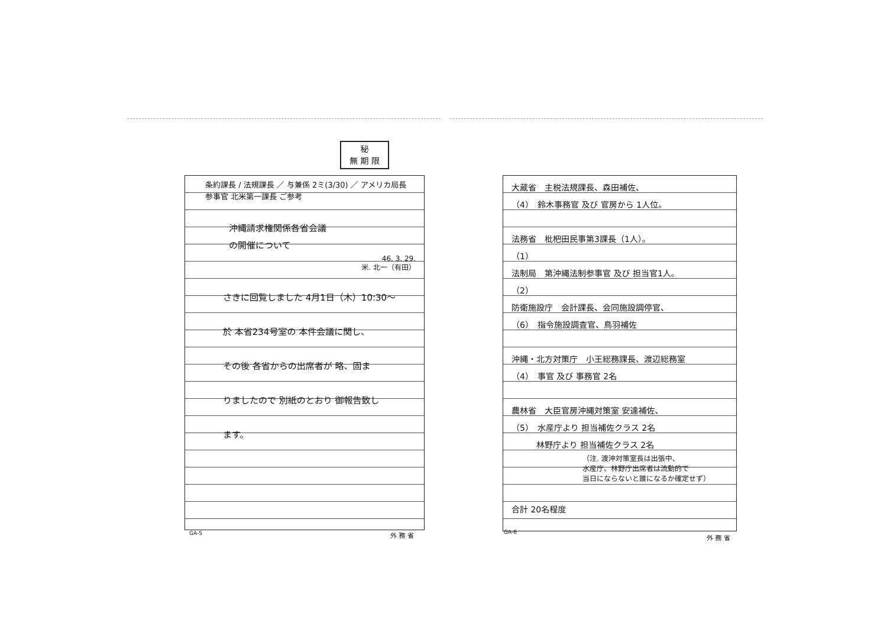秘
無 期 限
条約課長 / 法規課長 ／ 与兼係 2ミ(3/30) ／ アメリカ局長 参事官 北米第一課長 ご参考
沖縄請求権関係各省会議
の開催について
46. 3. 29.
米. 北一（有田）
さきに回覧しました 4月1日（木）10:30〜
於 本省234号室の 本件会議に関し、
その後 各省からの出席者が 略、固ま
りましたので 別紙のとおり 御報告致し
ます。
GA-5 外 務 省
大蔵省　主税法規課長、森田補佐、
（4）　鈴木事務官 及び 官房から 1人位。
法務省　枇杷田民事第3課長（1人）。
（1）
法制局　第沖縄法制参事官 及び 担当官1人。
（2）
防衛施設庁　会計課長、会同施設調停官、
（6）　指令施設調査官、鳥羽補佐
沖縄・北方対策庁　小王総務課長、渡辺総務室
（4）　事官 及び 事務官 2名
農林省　大臣官房沖縄対策室 安達補佐、
（5）　水産庁より 担当補佐クラス 2名
　　　林野庁より 担当補佐クラス 2名
（注. 渡沖対策室長は出張中、
水産庁、林野庁出席者は流動的で
当日にならないと誰になるか確定せず）
合計 20名程度
GA-6
外 務 省